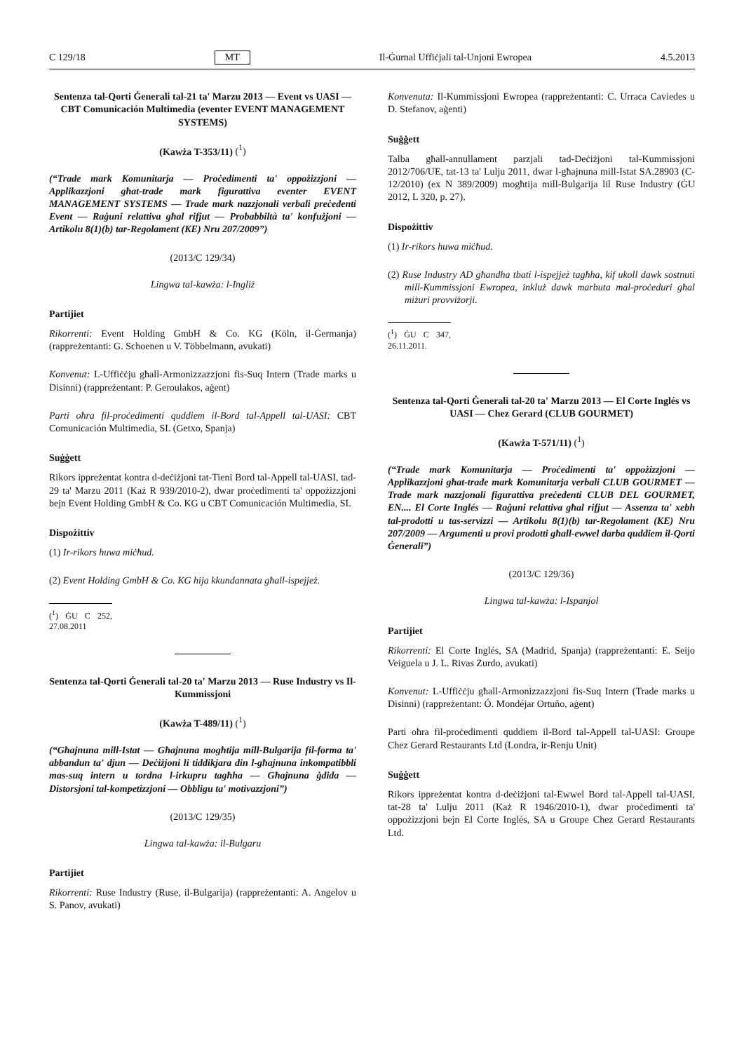C 129/18 MT Il-Ġurnal Uffiċjali tal-Unjoni Ewropea 4.5.2013
Sentenza tal-Qorti Ġenerali tal-21 ta' Marzu 2013 — Event vs UASI — CBT Comunicación Multimedia (eventer EVENT MANAGEMENT SYSTEMS)
(Kawża T-353/11) (<sup>1</sup>)
(“Trade mark Komunitarja — Proċedimenti ta' oppożizzjoni — Applikazzjoni għat-trade mark figurattiva eventer EVENT MANAGEMENT SYSTEMS — Trade mark nazzjonali verbali preċedenti Event — Raġuni relattiva għal rifjut — Probabbiltà ta' konfużjoni — Artikolu 8(1)(b) tar-Regolament (KE) Nru 207/2009”)
(2013/C 129/34)
Lingwa tal-kawża: l-Ingliż
Partijiet
Rikorrenti: Event Holding GmbH & Co. KG (Köln, il-Ġermanja) (rappreżentanti: G. Schoenen u V. Többelmann, avukati)
Konvenut: L-Uffiċċju għall-Armonizzazzjoni fis-Suq Intern (Trade marks u Disinni) (rappreżentant: P. Geroulakos, aġent)
Parti oħra fil-proċedimenti quddiem il-Bord tal-Appell tal-UASI: CBT Comunicación Multimedia, SL (Getxo, Spanja)
Suġġett
Rikors ippreżentat kontra d-deċiżjoni tat-Tieni Bord tal-Appell tal-UASI, tad-29 ta' Marzu 2011 (Każ R 939/2010-2), dwar proċedimenti ta' oppożizzjoni bejn Event Holding GmbH & Co. KG u CBT Comunicación Multimedia, SL
Dispożittiv
(1) Ir-rikors huwa miċħud.
(2) Event Holding GmbH & Co. KG hija kkundannata għall-ispejjeż.
(<sup>1</sup>) ĠU C 252, 27.08.2011
Sentenza tal-Qorti Ġenerali tal-20 ta' Marzu 2013 — Ruse Industry vs Il-Kummissjoni
(Kawża T-489/11) (<sup>1</sup>)
(“Għajnuna mill-Istat — Għajnuna mogħtija mill-Bulgarija fil-forma ta' abbandun ta' djun — Deċiżjoni li tiddikjara din l-għajnuna inkompatibbli mas-suq intern u tordna l-irkupru tagħha — Għajnuna ġdida — Distorsjoni tal-kompetizzjoni — Obbligu ta' motivazzjoni”)
(2013/C 129/35)
Lingwa tal-kawża: il-Bulgaru
Partijiet
Rikorrenti: Ruse Industry (Ruse, il-Bulgarija) (rappreżentanti: A. Angelov u S. Panov, avukati)
Konvenuta: Il-Kummissjoni Ewropea (rappreżentanti: C. Urraca Caviedes u D. Stefanov, aġenti)
Suġġett
Talba għall-annullament parzjali tad-Deċiżjoni tal-Kummissjoni 2012/706/UE, tat-13 ta' Lulju 2011, dwar l-għajnuna mill-Istat SA.28903 (C-12/2010) (ex N 389/2009) mogħtija mill-Bulgarija lil Ruse Industry (ĠU 2012, L 320, p. 27).
Dispożittiv
(1) Ir-rikors huwa miċħud.
(2) Ruse Industry AD għandha tbati l-ispejjeż tagħha, kif ukoll dawk sostnuti mill-Kummissjoni Ewropea, inkluż dawk marbuta mal-proċeduri għal miżuri provviżorji.
(<sup>1</sup>) ĠU C 347, 26.11.2011.
Sentenza tal-Qorti Ġenerali tal-20 ta' Marzu 2013 — El Corte Inglés vs UASI — Chez Gerard (CLUB GOURMET)
(Kawża T-571/11) (<sup>1</sup>)
(“Trade mark Komunitarja — Proċedimenti ta' oppożizzjoni — Applikazzjoni għat-trade mark Komunitarja verbali CLUB GOURMET — Trade mark nazzjonali figurattiva preċedenti CLUB DEL GOURMET, EN.... El Corte Inglés — Raġuni relattiva għal rifjut — Assenza ta' xebh tal-prodotti u tas-servizzi — Artikolu 8(1)(b) tar-Regolament (KE) Nru 207/2009 — Argumenti u provi prodotti għall-ewwel darba quddiem il-Qorti Ġenerali”)
(2013/C 129/36)
Lingwa tal-kawża: l-Ispanjol
Partijiet
Rikorrenti: El Corte Inglés, SA (Madrid, Spanja) (rappreżentanti: E. Seijo Veiguela u J. L. Rivas Zurdo, avukati)
Konvenut: L-Uffiċċju għall-Armonizzazzjoni fis-Suq Intern (Trade marks u Disinni) (rappreżentant: Ó. Mondéjar Ortuño, aġent)
Parti oħra fil-proċedimenti quddiem il-Bord tal-Appell tal-UASI: Groupe Chez Gerard Restaurants Ltd (Londra, ir-Renju Unit)
Suġġett
Rikors ippreżentat kontra d-deċiżjoni tal-Ewwel Bord tal-Appell tal-UASI, tat-28 ta' Lulju 2011 (Każ R 1946/2010-1), dwar proċedimenti ta' oppożizzjoni bejn El Corte Inglés, SA u Groupe Chez Gerard Restaurants Ltd.